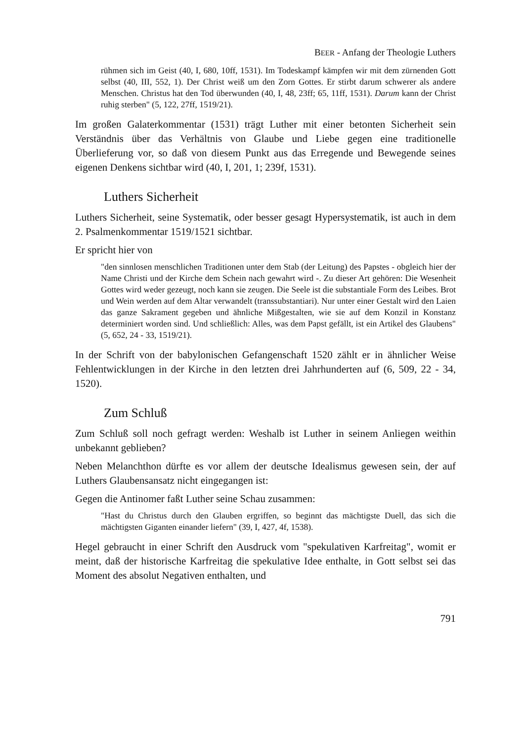BEER - Anfang der Theologie Luthers
rühmen sich im Geist (40, I, 680, 10ff, 1531). Im Todeskampf kämpfen wir mit dem zürnenden Gott selbst (40, III, 552, 1). Der Christ weiß um den Zorn Gottes. Er stirbt darum schwerer als andere Menschen. Christus hat den Tod überwunden (40, I, 48, 23ff; 65, 11ff, 1531). Darum kann der Christ ruhig sterben" (5, 122, 27ff, 1519/21).
Im großen Galaterkommentar (1531) trägt Luther mit einer betonten Sicherheit sein Verständnis über das Verhältnis von Glaube und Liebe gegen eine traditionelle Überlieferung vor, so daß von diesem Punkt aus das Erregende und Bewegende seines eigenen Denkens sichtbar wird (40, I, 201, 1; 239f, 1531).
Luthers Sicherheit
Luthers Sicherheit, seine Systematik, oder besser gesagt Hypersystematik, ist auch in dem 2. Psalmenkommentar 1519/1521 sichtbar.
Er spricht hier von
"den sinnlosen menschlichen Traditionen unter dem Stab (der Leitung) des Papstes - obgleich hier der Name Christi und der Kirche dem Schein nach gewahrt wird -. Zu dieser Art gehören: Die Wesenheit Gottes wird weder gezeugt, noch kann sie zeugen. Die Seele ist die substantiale Form des Leibes. Brot und Wein werden auf dem Altar verwandelt (transsubstantiari). Nur unter einer Gestalt wird den Laien das ganze Sakrament gegeben und ähnliche Mißgestalten, wie sie auf dem Konzil in Konstanz determiniert worden sind. Und schließlich: Alles, was dem Papst gefällt, ist ein Artikel des Glaubens" (5, 652, 24 - 33, 1519/21).
In der Schrift von der babylonischen Gefangenschaft 1520 zählt er in ähnlicher Weise Fehlentwicklungen in der Kirche in den letzten drei Jahrhunderten auf (6, 509, 22 - 34, 1520).
Zum Schluß
Zum Schluß soll noch gefragt werden: Weshalb ist Luther in seinem Anliegen weithin unbekannt geblieben?
Neben Melanchthon dürfte es vor allem der deutsche Idealismus gewesen sein, der auf Luthers Glaubensansatz nicht eingegangen ist:
Gegen die Antinomer faßt Luther seine Schau zusammen:
"Hast du Christus durch den Glauben ergriffen, so beginnt das mächtigste Duell, das sich die mächtigsten Giganten einander liefern" (39, I, 427, 4f, 1538).
Hegel gebraucht in einer Schrift den Ausdruck vom "spekulativen Karfreitag", womit er meint, daß der historische Karfreitag die spekulative Idee enthalte, in Gott selbst sei das Moment des absolut Negativen enthalten, und
791